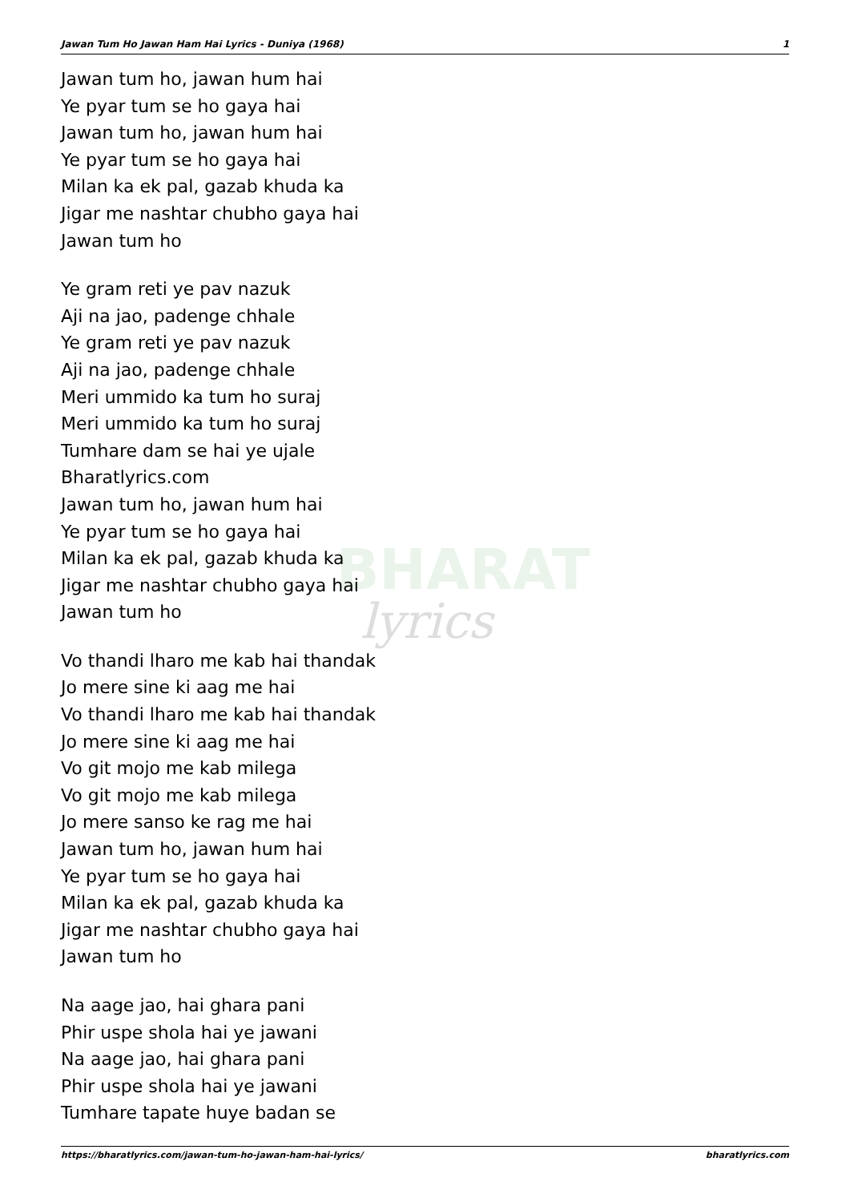BHARAT
lyrics
Jawan Tum Ho Jawan Ham Hai Lyrics - Duniya (1968) 1
Jawan tum ho, jawan hum hai
Ye pyar tum se ho gaya hai
Jawan tum ho, jawan hum hai
Ye pyar tum se ho gaya hai
Milan ka ek pal, gazab khuda ka
Jigar me nashtar chubho gaya hai
Jawan tum ho
Ye gram reti ye pav nazuk
Aji na jao, padenge chhale
Ye gram reti ye pav nazuk
Aji na jao, padenge chhale
Meri ummido ka tum ho suraj
Meri ummido ka tum ho suraj
Tumhare dam se hai ye ujale
Bharatlyrics.com
Jawan tum ho, jawan hum hai
Ye pyar tum se ho gaya hai
Milan ka ek pal, gazab khuda ka
Jigar me nashtar chubho gaya hai
Jawan tum ho
Vo thandi lharo me kab hai thandak
Jo mere sine ki aag me hai
Vo thandi lharo me kab hai thandak
Jo mere sine ki aag me hai
Vo git mojo me kab milega
Vo git mojo me kab milega
Jo mere sanso ke rag me hai
Jawan tum ho, jawan hum hai
Ye pyar tum se ho gaya hai
Milan ka ek pal, gazab khuda ka
Jigar me nashtar chubho gaya hai
Jawan tum ho
Na aage jao, hai ghara pani
Phir uspe shola hai ye jawani
Na aage jao, hai ghara pani
Phir uspe shola hai ye jawani
Tumhare tapate huye badan se
https://bharatlyrics.com/jawan-tum-ho-jawan-ham-hai-lyrics/ bharatlyrics.com